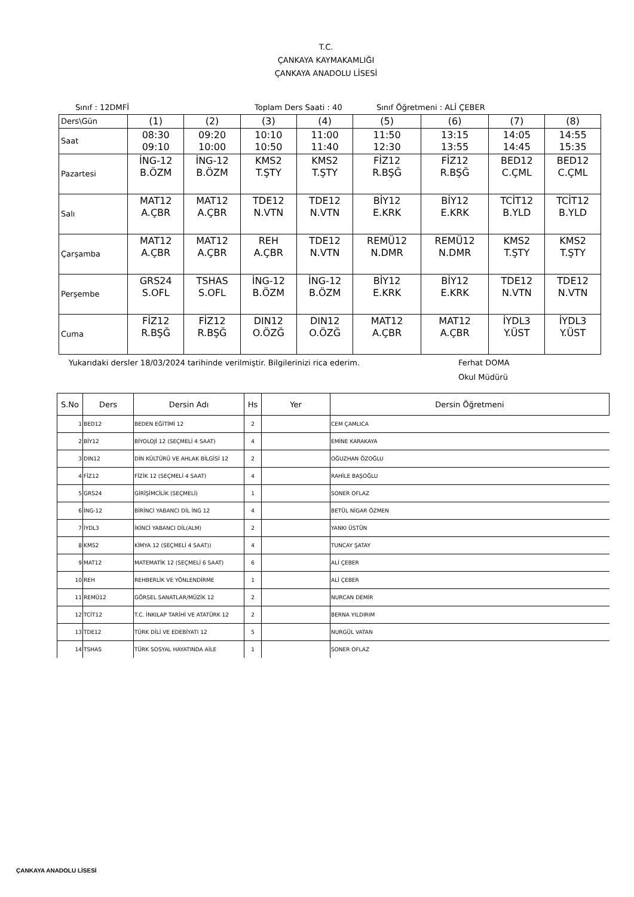T.C.
ÇANKAYA KAYMAKAMLIĞI
ÇANKAYA ANADOLU LİSESİ
Sınıf : 12DMFİ Toplam Ders Saati : 40 Sınıf Öğretmeni : ALİ ÇEBER
| Ders\Gün | (1) | (2) | (3) | (4) | (5) | (6) | (7) | (8) |
| Saat | 08:30 09:10 | 09:20 10:00 | 10:10 10:50 | 11:00 11:40 | 11:50 12:30 | 13:15 13:55 | 14:05 14:45 | 14:55 15:35 |
| Pazartesi | İNG-12 B.ÖZM | İNG-12 B.ÖZM | KMS2 T.ŞTY | KMS2 T.ŞTY | FİZ12 R.BŞĞ | FİZ12 R.BŞĞ | BED12 C.ÇML | BED12 C.ÇML |
| Salı | MAT12 A.ÇBR | MAT12 A.ÇBR | TDE12 N.VTN | TDE12 N.VTN | BİY12 E.KRK | BİY12 E.KRK | TCİT12 B.YLD | TCİT12 B.YLD |
| Çarşamba | MAT12 A.ÇBR | MAT12 A.ÇBR | REH A.ÇBR | TDE12 N.VTN | REMÜ12 N.DMR | REMÜ12 N.DMR | KMS2 T.ŞTY | KMS2 T.ŞTY |
| Perşembe | GRS24 S.OFL | TSHAS S.OFL | İNG-12 B.ÖZM | İNG-12 B.ÖZM | BİY12 E.KRK | BİY12 E.KRK | TDE12 N.VTN | TDE12 N.VTN |
| Cuma | FİZ12 R.BŞĞ | FİZ12 R.BŞĞ | DIN12 O.ÖZĞ | DIN12 O.ÖZĞ | MAT12 A.ÇBR | MAT12 A.ÇBR | İYDL3 Y.ÜST | İYDL3 Y.ÜST |
Yukarıdaki dersler 18/03/2024 tarihinde verilmiştir. Bilgilerinizi rica ederim. Ferhat DOMA
Okul Müdürü
| S.No | Ders | Dersin Adı | Hs | Yer | Dersin Öğretmeni |
| --- | --- | --- | --- | --- | --- |
| 1 | BED12 | BEDEN EĞİTİMİ 12 | 2 | | CEM ÇAMLICA |
| 2 | BİY12 | BİYOLOJİ 12 (SEÇMELİ 4 SAAT) | 4 | | EMİNE KARAKAYA |
| 3 | DIN12 | DİN KÜLTÜRÜ VE AHLAK BİLGİSİ 12 | 2 | | OĞUZHAN ÖZOĞLU |
| 4 | FİZ12 | FİZİK 12 (SEÇMELİ 4 SAAT) | 4 | | RAHİLE BAŞOĞLU |
| 5 | GRS24 | GİRİŞİMCİLİK (SEÇMELİ) | 1 | | SONER OFLAZ |
| 6 | İNG-12 | BİRİNCİ YABANCI DİL İNG 12 | 4 | | BETÜL NİGAR ÖZMEN |
| 7 | İYDL3 | İKİNCİ YABANCI DİL(ALM) | 2 | | YANKI ÜSTÜN |
| 8 | KMS2 | KİMYA 12 (SEÇMELİ 4 SAAT)) | 4 | | TUNCAY ŞATAY |
| 9 | MAT12 | MATEMATİK 12 (SEÇMELİ 6 SAAT) | 6 | | ALİ ÇEBER |
| 10 | REH | REHBERLİK VE YÖNLENDİRME | 1 | | ALİ ÇEBER |
| 11 | REMÜ12 | GÖRSEL SANATLAR/MÜZİK 12 | 2 | | NURCAN DEMİR |
| 12 | TCİT12 | T.C. İNKILAP TARİHİ VE ATATÜRK 12 | 2 | | BERNA YILDIRIM |
| 13 | TDE12 | TÜRK DİLİ VE EDEBİYATI 12 | 5 | | NURGÜL VATAN |
| 14 | TSHAS | TÜRK SOSYAL HAYATINDA AİLE | 1 | | SONER OFLAZ |
ÇANKAYA ANADOLU LİSESİ